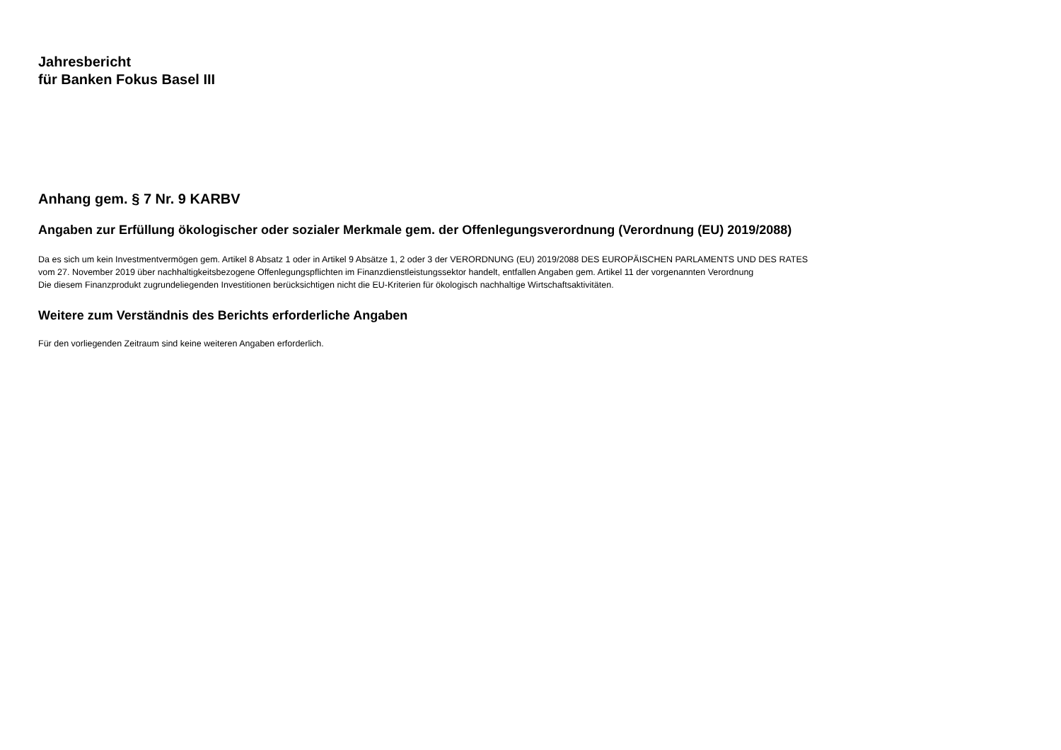Jahresbericht
für Banken Fokus Basel III
Anhang gem. § 7 Nr. 9 KARBV
Angaben zur Erfüllung ökologischer oder sozialer Merkmale gem. der Offenlegungsverordnung (Verordnung (EU) 2019/2088)
Da es sich um kein Investmentvermögen gem. Artikel 8 Absatz 1 oder in Artikel 9 Absätze 1, 2 oder 3 der VERORDNUNG (EU) 2019/2088 DES EUROPÄISCHEN PARLAMENTS UND DES RATES
vom 27. November 2019 über nachhaltigkeitsbezogene Offenlegungspflichten im Finanzdienstleistungssektor handelt, entfallen Angaben gem. Artikel 11 der vorgenannten Verordnung
Die diesem Finanzprodukt zugrundeliegenden Investitionen berücksichtigen nicht die EU-Kriterien für ökologisch nachhaltige Wirtschaftsaktivitäten.
Weitere zum Verständnis des Berichts erforderliche Angaben
Für den vorliegenden Zeitraum sind keine weiteren Angaben erforderlich.